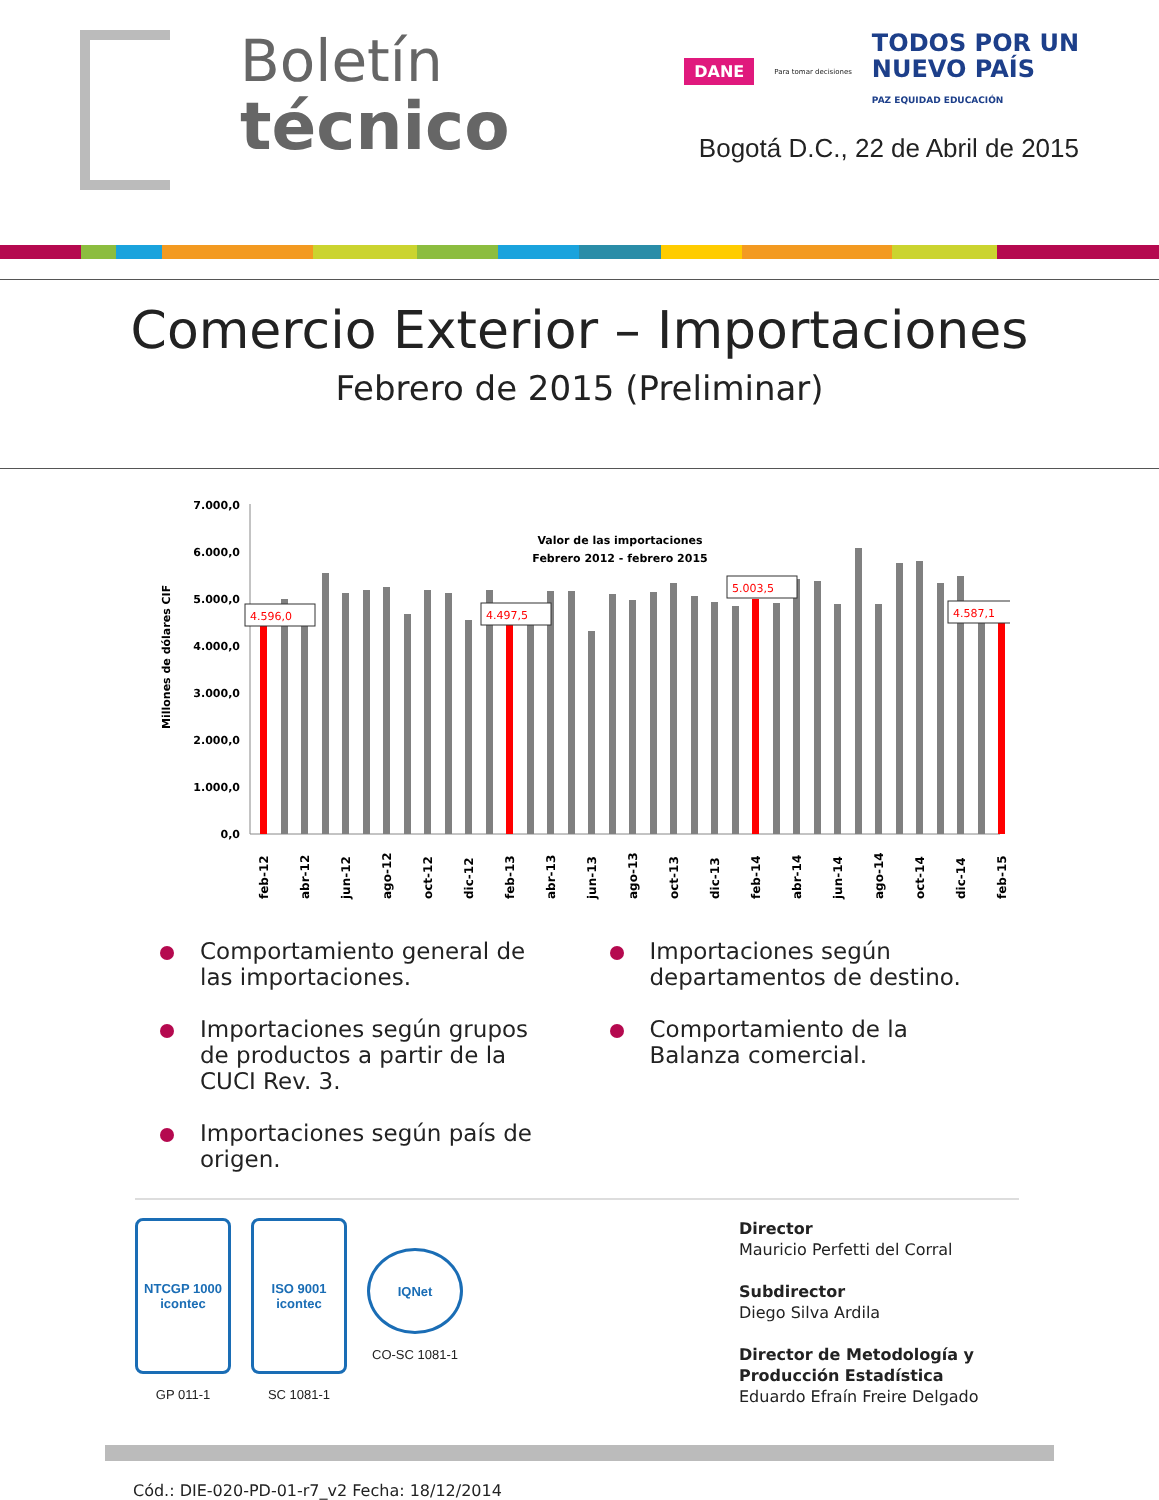Boletín
técnico
DANE Para tomar decisiones
TODOS POR UN
NUEVO PAÍS
PAZ EQUIDAD EDUCACIÓN
Bogotá D.C., 22 de Abril de 2015
Comercio Exterior – Importaciones
Febrero de 2015 (Preliminar)
Millones de dólares CIF
7.000,0
6.000,0
5.000,0
4.000,0
3.000,0
2.000,0
1.000,0
0,0
Valor de las importaciones
Febrero 2012 - febrero 2015
4.596,0
4.497,5
5.003,5
4.587,1
feb-12
abr-12
jun-12
ago-12
oct-12
dic-12
feb-13
abr-13
jun-13
ago-13
oct-13
dic-13
feb-14
abr-14
jun-14
ago-14
oct-14
dic-14
feb-15
Comportamiento general de las importaciones.
Importaciones según grupos de productos a partir de la CUCI Rev. 3.
Importaciones según país de origen.
Importaciones según departamentos de destino.
Comportamiento de la Balanza comercial.
NTCGP 1000
icontec
GP 011-1
ISO 9001
icontec
SC 1081-1
IQNet
CO-SC 1081-1
Director
Mauricio Perfetti del Corral
Subdirector
Diego Silva Ardila
Director de Metodología y Producción Estadística
Eduardo Efraín Freire Delgado
Cód.: DIE-020-PD-01-r7_v2 Fecha: 18/12/2014